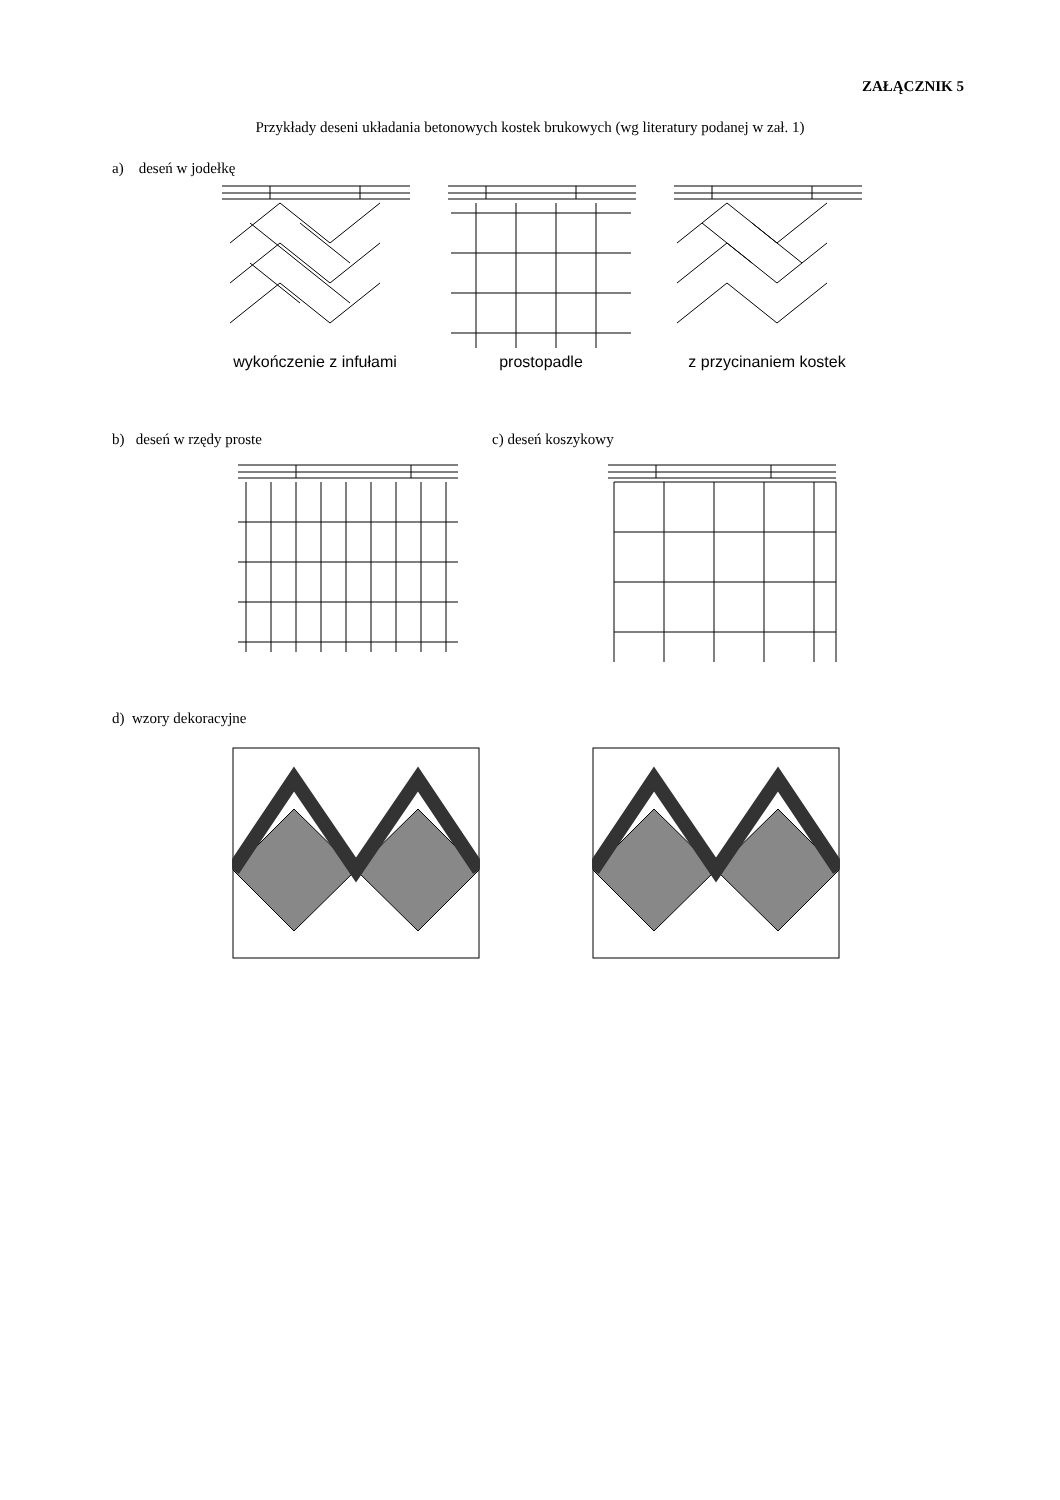ZAŁĄCZNIK 5
Przykłady deseni układania betonowych kostek brukowych (wg literatury podanej w zał. 1)
a) deseń w jodełkę
wykończenie z infułami prostopadle z przycinaniem kostek
b) deseń w rzędy proste c) deseń koszykowy
d) wzory dekoracyjne